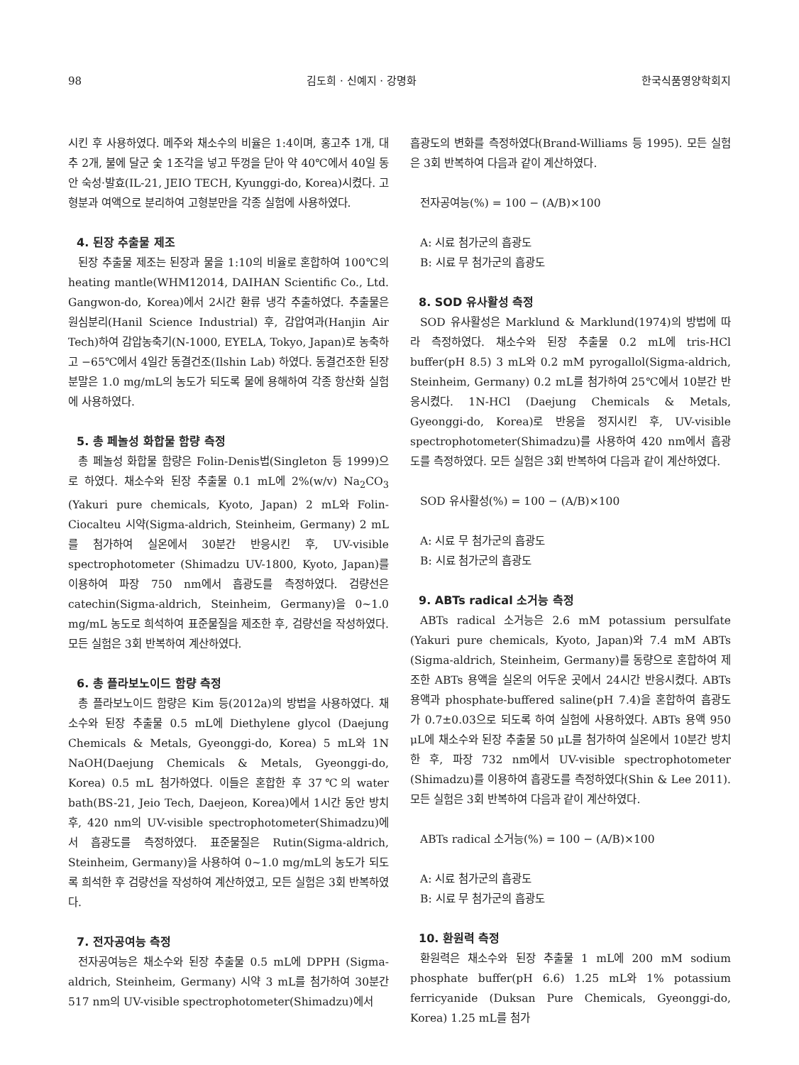98 김도희 · 신예지 · 강명화 한국식품영양학회지
시킨 후 사용하였다. 메주와 채소수의 비율은 1:4이며, 홍고추 1개, 대추 2개, 불에 달군 숯 1조각을 넣고 뚜껑을 닫아 약 40℃에서 40일 동안 숙성·발효(IL-21, JEIO TECH, Kyunggi-do, Korea)시켰다. 고형분과 여액으로 분리하여 고형분만을 각종 실험에 사용하였다.
4. 된장 추출물 제조
된장 추출물 제조는 된장과 물을 1:10의 비율로 혼합하여 100℃의 heating mantle(WHM12014, DAIHAN Scientific Co., Ltd. Gangwon-do, Korea)에서 2시간 환류 냉각 추출하였다. 추출물은 원심분리(Hanil Science Industrial) 후, 감압여과(Hanjin Air Tech)하여 감압농축기(N-1000, EYELA, Tokyo, Japan)로 농축하고 −65℃에서 4일간 동결건조(Ilshin Lab) 하였다. 동결건조한 된장 분말은 1.0 mg/mL의 농도가 되도록 물에 용해하여 각종 항산화 실험에 사용하였다.
5. 총 페놀성 화합물 함량 측정
총 페놀성 화합물 함량은 Folin-Denis법(Singleton 등 1999)으로 하였다. 채소수와 된장 추출물 0.1 mL에 2%(w/v) Na<sub>2</sub>CO<sub>3</sub> (Yakuri pure chemicals, Kyoto, Japan) 2 mL와 Folin-Ciocalteu 시약(Sigma-aldrich, Steinheim, Germany) 2 mL를 첨가하여 실온에서 30분간 반응시킨 후, UV-visible spectrophotometer (Shimadzu UV-1800, Kyoto, Japan)를 이용하여 파장 750 nm에서 흡광도를 측정하였다. 검량선은 catechin(Sigma-aldrich, Steinheim, Germany)을 0~1.0 mg/mL 농도로 희석하여 표준물질을 제조한 후, 검량선을 작성하였다. 모든 실험은 3회 반복하여 계산하였다.
6. 총 플라보노이드 함량 측정
총 플라보노이드 함량은 Kim 등(2012a)의 방법을 사용하였다. 채소수와 된장 추출물 0.5 mL에 Diethylene glycol (Daejung Chemicals & Metals, Gyeonggi-do, Korea) 5 mL와 1N NaOH(Daejung Chemicals & Metals, Gyeonggi-do, Korea) 0.5 mL 첨가하였다. 이들은 혼합한 후 37℃의 water bath(BS-21, Jeio Tech, Daejeon, Korea)에서 1시간 동안 방치 후, 420 nm의 UV-visible spectrophotometer(Shimadzu)에서 흡광도를 측정하였다. 표준물질은 Rutin(Sigma-aldrich, Steinheim, Germany)을 사용하여 0~1.0 mg/mL의 농도가 되도록 희석한 후 검량선을 작성하여 계산하였고, 모든 실험은 3회 반복하였다.
7. 전자공여능 측정
전자공여능은 채소수와 된장 추출물 0.5 mL에 DPPH (Sigma-aldrich, Steinheim, Germany) 시약 3 mL를 첨가하여 30분간 517 nm의 UV-visible spectrophotometer(Shimadzu)에서
흡광도의 변화를 측정하였다(Brand-Williams 등 1995). 모든 실험은 3회 반복하여 다음과 같이 계산하였다.
전자공여능(%) = 100 − (A/B)×100
A: 시료 첨가군의 흡광도
B: 시료 무 첨가군의 흡광도
8. SOD 유사활성 측정
SOD 유사활성은 Marklund & Marklund(1974)의 방법에 따라 측정하였다. 채소수와 된장 추출물 0.2 mL에 tris-HCl buffer(pH 8.5) 3 mL와 0.2 mM pyrogallol(Sigma-aldrich, Steinheim, Germany) 0.2 mL를 첨가하여 25℃에서 10분간 반응시켰다. 1N-HCl (Daejung Chemicals & Metals, Gyeonggi-do, Korea)로 반응을 정지시킨 후, UV-visible spectrophotometer(Shimadzu)를 사용하여 420 nm에서 흡광도를 측정하였다. 모든 실험은 3회 반복하여 다음과 같이 계산하였다.
SOD 유사활성(%) = 100 − (A/B)×100
A: 시료 무 첨가군의 흡광도
B: 시료 첨가군의 흡광도
9. ABTs radical 소거능 측정
ABTs radical 소거능은 2.6 mM potassium persulfate (Yakuri pure chemicals, Kyoto, Japan)와 7.4 mM ABTs (Sigma-aldrich, Steinheim, Germany)를 동량으로 혼합하여 제조한 ABTs 용액을 실온의 어두운 곳에서 24시간 반응시켰다. ABTs 용액과 phosphate-buffered saline(pH 7.4)을 혼합하여 흡광도가 0.7±0.03으로 되도록 하여 실험에 사용하였다. ABTs 용액 950 μL에 채소수와 된장 추출물 50 μL를 첨가하여 실온에서 10분간 방치한 후, 파장 732 nm에서 UV-visible spectrophotometer (Shimadzu)를 이용하여 흡광도를 측정하였다(Shin & Lee 2011). 모든 실험은 3회 반복하여 다음과 같이 계산하였다.
ABTs radical 소거능(%) = 100 − (A/B)×100
A: 시료 첨가군의 흡광도
B: 시료 무 첨가군의 흡광도
10. 환원력 측정
환원력은 채소수와 된장 추출물 1 mL에 200 mM sodium phosphate buffer(pH 6.6) 1.25 mL와 1% potassium ferricyanide (Duksan Pure Chemicals, Gyeonggi-do, Korea) 1.25 mL를 첨가